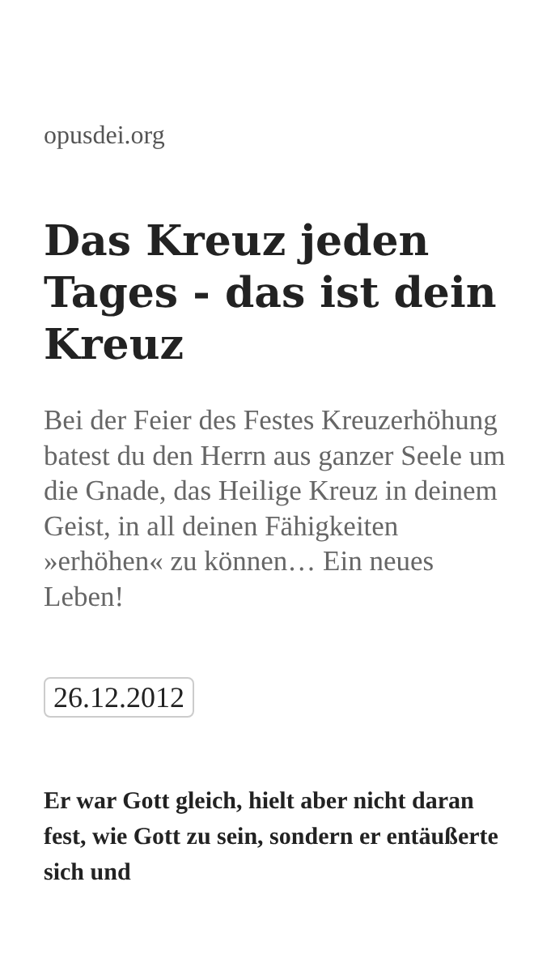opusdei.org
Das Kreuz jeden Tages - das ist dein Kreuz
Bei der Feier des Festes Kreuzerhöhung batest du den Herrn aus ganzer Seele um die Gnade, das Heilige Kreuz in deinem Geist, in all deinen Fähigkeiten »erhöhen« zu können… Ein neues Leben!
26.12.2012
Er war Gott gleich, hielt aber nicht daran fest, wie Gott zu sein, sondern er entäußerte sich und